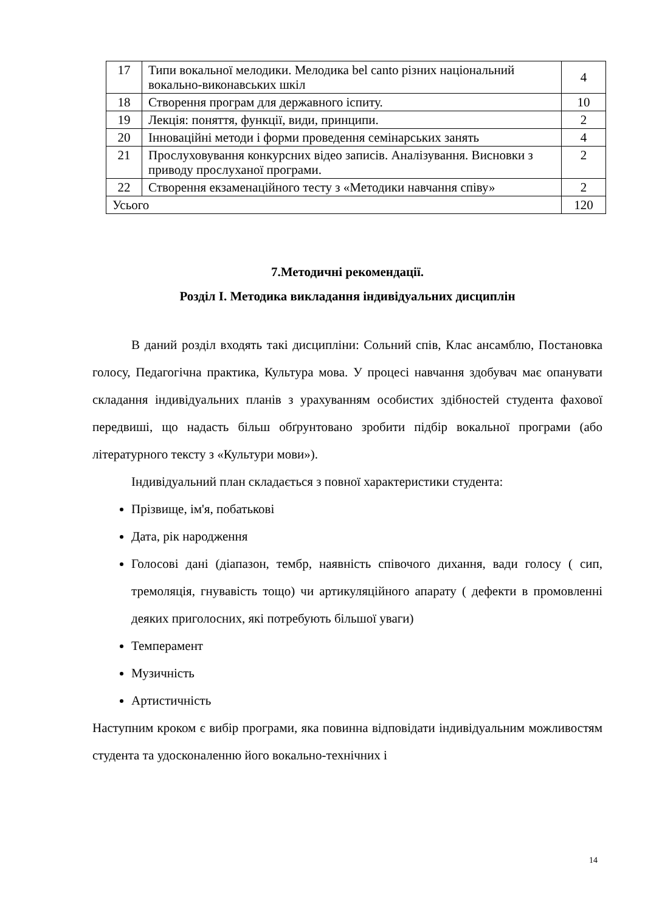| 17 | Типи вокальної мелодики. Мелодика bel canto різних національний вокально-виконавських шкіл | 4 |
| 18 | Створення програм для державного іспиту. | 10 |
| 19 | Лекція: поняття, функції, види, принципи. | 2 |
| 20 | Інноваційні методи і форми проведення семінарських занять | 4 |
| 21 | Прослуховування конкурсних відео записів. Аналізування. Висновки з приводу прослуханої програми. | 2 |
| 22 | Створення екзаменаційного тесту з «Методики навчання співу» | 2 |
| Усього | | 120 |
7.Методичні рекомендації.
Розділ І. Методика викладання індивідуальних дисциплін
В даний розділ входять такі дисципліни: Сольний спів, Клас ансамблю, Постановка голосу, Педагогічна практика, Культура мова. У процесі навчання здобувач має опанувати складання індивідуальних планів з урахуванням особистих здібностей студента фахової передвиші, що надасть більш обґрунтовано зробити підбір вокальної програми (або літературного тексту з «Культури мови»).
Індивідуальний план складається з повної характеристики студента:
Прізвище, ім'я, побатькові
Дата, рік народження
Голосові дані (діапазон, тембр, наявність співочого дихання, вади голосу ( сип, тремоляція, гнувавість тощо) чи артикуляційного апарату ( дефекти в промовленні деяких приголосних, які потребують більшої уваги)
Темперамент
Музичність
Артистичність
Наступним кроком є вибір програми, яка повинна відповідати індивідуальним можливостям студента та удосконаленню його вокально-технічних і
14